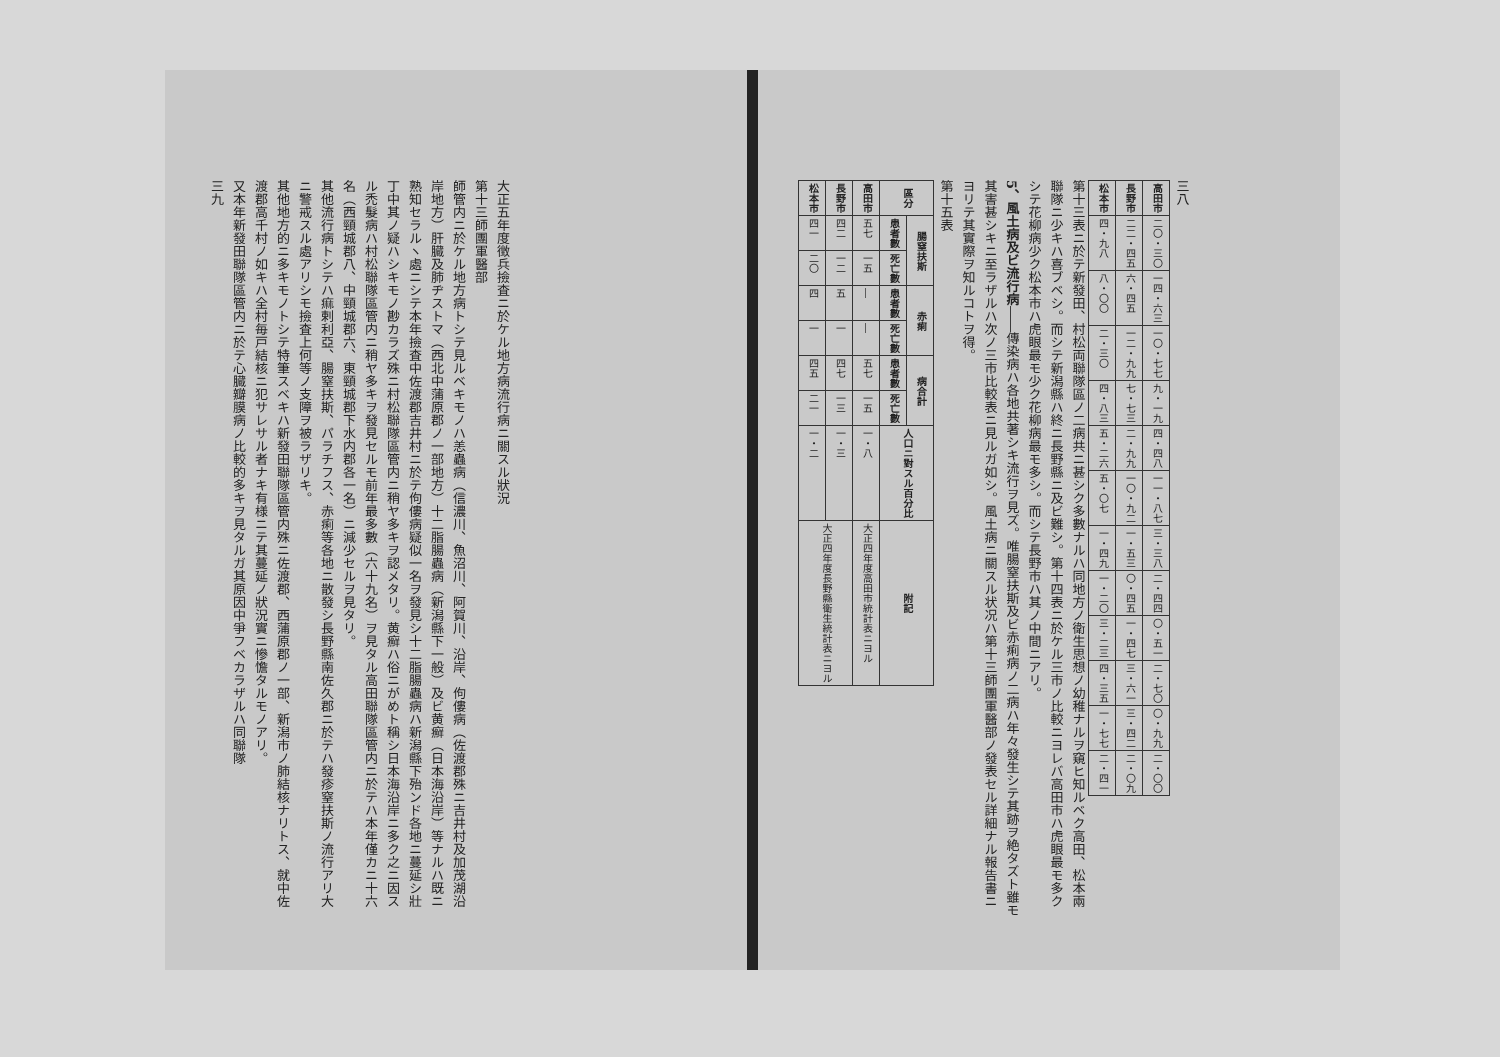三八
| 高田市 | 二〇・三〇 | 一四・六三 | 一〇・七七 | 九・一九 | 四・四八 | 一一・八七 | 三・三八 | 二・四四 | 〇・五一 | 二・七〇 | 〇・九九 | 二・〇〇 |
| 長野市 | 二二・四五 | 六・四五 | 一二・九九 | 七・七三 | 二・九九 | 一〇・九二 | 一・五三 | 〇・四五 | 一・四七 | 三・六一 | 三・四二 | 二・〇九 |
| 松本市 | 四・九八 | 八・〇〇 | 二・三〇 | 四・八三 | 五・二六 | 五・〇七 | 一・四九 | 一・二〇 | 三・二三 | 四・三五 | 一・七七 | 二・四一 |
第十三表ニ於テ新發田、村松両聯隊區ノ二病共ニ甚シク多數ナルハ同地方ノ衛生思想ノ幼稚ナルヲ窺ヒ知ルベク高田、松本兩聯隊ニ少キハ喜ブベシ。而シテ新潟縣ハ終ニ長野縣ニ及ビ難シ。第十四表ニ於ケル三市ノ比較ニヨレバ高田市ハ虎眼最モ多クシテ花柳病少ク松本市ハ虎眼最モ少ク花柳病最モ多シ。而シテ長野市ハ其ノ中間ニアリ。
5、風土病及ビ流行病――傳染病ハ各地共著シキ流行ヲ見ズ。唯腸窒扶斯及ビ赤痢病ノ二病ハ年々發生シテ其跡ヲ絶タズト雖モ其害甚シキニ至ラザルハ次ノ三市比較表ニ見ルガ如シ。風土病ニ關スル状况ハ第十三師團軍醫部ノ發表セル詳細ナル報告書ニヨリテ其實際ヲ知ルコトヲ得。
第十五表
| 區分 | 腸窒扶斯 | | 赤痢 | | 病合計 | | 人口ニ對スル百分比 | 附記 |
| --- | --- | --- | --- | --- | --- | --- | --- | --- |
| | 患者數 | 死亡數 | 患者數 | 死亡數 | 患者數 | 死亡數 | | |
| 高田市 | 五七 | 一五 | ― | ― | 五七 | 一五 | 一・八 | 大正四年度高田市統計表ニヨル |
| 長野市 | 四二 | 一二 | 五 | 一 | 四七 | 一三 | 一・三 | 大正四年度長野縣衛生統計表ニヨル |
| 松本市 | 四一 | 二〇 | 四 | 一 | 四五 | 二一 | 一・二 | |
大正五年度徴兵撿査ニ於ケル地方病流行病ニ關スル狀況
第十三師團軍醫部
師管内ニ於ケル地方病トシテ見ルベキモノハ恙蟲病（信濃川、魚沼川、阿賀川、沿岸、佝僂病（佐渡郡殊ニ吉井村及加茂湖沿岸地方）肝臓及肺ヂストマ（西北中蒲原郡ノ一部地方）十二脂腸蟲病（新潟縣下一般）及ビ黄癬（日本海沿岸）等ナルハ既ニ熟知セラルヽ處ニシテ本年撿査中佐渡郡吉井村ニ於テ佝僂病疑似一名ヲ發見シ十二脂腸蟲病ハ新潟縣下殆ンド各地ニ蔓延シ壯丁中其ノ疑ハシキモノ尠カラズ殊ニ村松聯隊區管内ニ稍ヤ多キヲ認メタリ。黄癬ハ俗ニがめト稱シ日本海沿岸ニ多ク之ニ因スル禿髮病ハ村松聯隊區管内ニ稍ヤ多キヲ發見セルモ前年最多數（六十九名）ヲ見タル高田聯隊區管内ニ於テハ本年僅カニ十六名（西頸城郡八、中頸城郡六、東頸城郡下水内郡各一名）ニ減少セルヲ見タリ。
其他流行病トシテハ痲剌利亞、腸窒扶斯、パラチフス、赤痢等各地ニ散發シ長野縣南佐久郡ニ於テハ發疹窒扶斯ノ流行アリ大ニ警戒スル處アリシモ撿査上何等ノ支障ヲ被ラザリキ。
其他地方的ニ多キモノトシテ特筆スベキハ新發田聯隊區管内殊ニ佐渡郡、西蒲原郡ノ一部、新潟市ノ肺結核ナリトス、就中佐渡郡高千村ノ如キハ全村毎戸結核ニ犯サレサル者ナキ有様ニテ其蔓延ノ狀況實ニ慘憺タルモノアリ。
又本年新發田聯隊區管内ニ於テ心臓瓣膜病ノ比較的多キヲ見タルガ其原因中爭フベカラザルハ同聯隊
三九